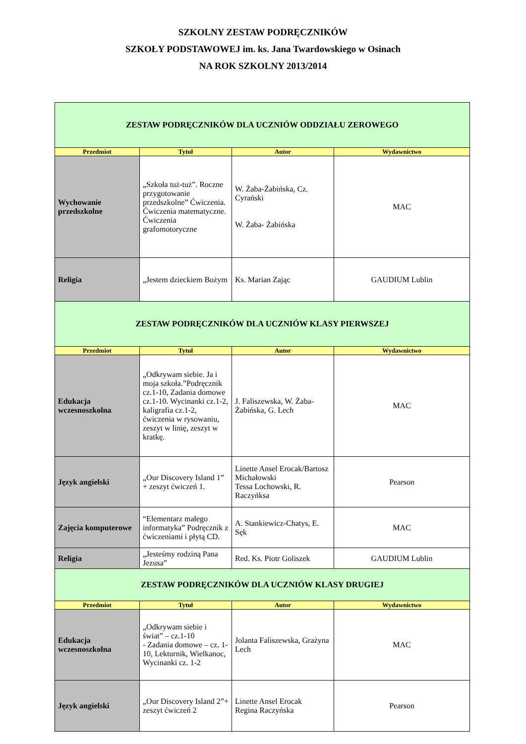SZKOLNY ZESTAW PODRĘCZNIKÓW
SZKOŁY PODSTAWOWEJ im. ks. Jana Twardowskiego w Osinach
NA ROK SZKOLNY 2013/2014
| ZESTAW PODRĘCZNIKÓW DLA UCZNIÓW ODDZIAŁU ZEROWEGO | | | |
| Przedmiot | Tytuł | Autor | Wydawnictwo |
| Wychowanie przedszkolne | „Szkoła tuż-tuż”. Roczne przygotowanie przedszkolne” Ćwiczenia. Ćwiczenia matematyczne. Ćwiczenia grafomotoryczne | W. Żaba-Żabińska, Cz. Cyrański W. Żaba- Żabińska | MAC |
| Religia | „Jestem dzieckiem Bożym | Ks. Marian Zając | GAUDIUM Lublin |
| ZESTAW PODRĘCZNIKÓW DLA UCZNIÓW KLASY PIERWSZEJ | | | |
| Przedmiot | Tytuł | Autor | Wydawnictwo |
| Edukacja wczesnoszkolna | „Odkrywam siebie. Ja i moja szkoła.”Podręcznik cz.1-10, Zadania domowe cz.1-10. Wycinanki cz.1-2, kaligrafia cz.1-2, ćwiczenia w rysowaniu, zeszyt w linię, zeszyt w kratkę. | J. Faliszewska, W. Żaba-Żabińska, G. Lech | MAC |
| Język angielski | „Our Discovery Island 1” + zeszyt ćwiczeń 1. | Linette Ansel Erocak/Bartosz Michałowski Tessa Lochowski, R. Raczyńksa | Pearson |
| Zajęcia komputerowe | “Elementarz małego informatyka” Podręcznik z ćwiczeniami i płytą CD. | A. Stankiewicz-Chatys, E. Sęk | MAC |
| Religia | „Jesteśmy rodziną Pana Jezusa” | Red. Ks. Piotr Goliszek | GAUDIUM Lublin |
| ZESTAW PODRĘCZNIKÓW DLA UCZNIÓW KLASY DRUGIEJ | | | |
| Przedmiot | Tytuł | Autor | Wydawnictwo |
| Edukacja wczesnoszkolna | „Odkrywam siebie i świat” – cz.1-10 - Zadania domowe – cz. 1-10, Lekturnik, Wielkanoc, Wycinanki cz. 1-2 | Jolanta Faliszewska, Grażyna Lech | MAC |
| Język angielski | „Our Discovery Island 2”+ zeszyt ćwiczeń 2 | Linette Ansel Erocak Regina Raczyńska | Pearson |